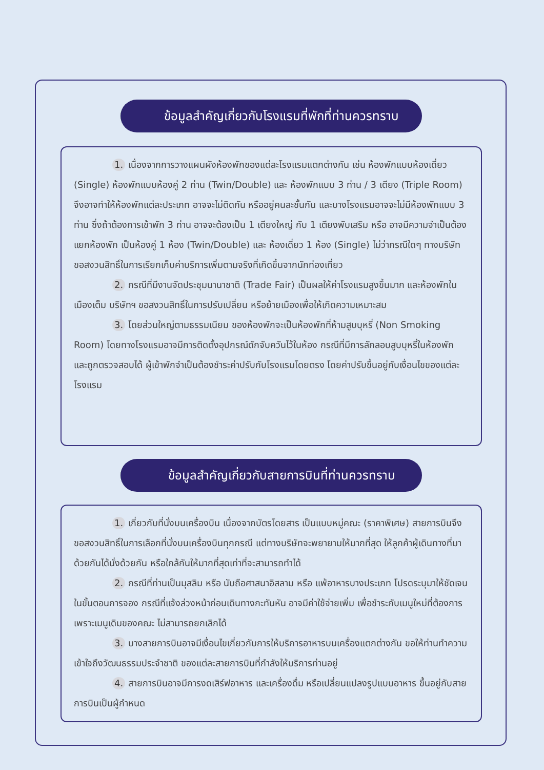▦
ข้อมูลสำคัญเกี่ยวกับโรงแรมที่พักที่ท่านควรทราบ
1. เนื่องจากการวางแผนผังห้องพักของแต่ละโรงแรมแตกต่างกัน เช่น ห้องพักแบบห้องเดี่ยว (Single) ห้องพักแบบห้องคู่ 2 ท่าน (Twin/Double) และ ห้องพักแบบ 3 ท่าน / 3 เตียง (Triple Room) จึงอาจทำให้ห้องพักแต่ละประเภท อาจจะไม่ติดกัน หรืออยู่คนละชั้นกัน และบางโรงแรมอาจจะไม่มีห้องพักแบบ 3 ท่าน ซึ่งถ้าต้องการเข้าพัก 3 ท่าน อาจจะต้องเป็น 1 เตียงใหญ่ กับ 1 เตียงพับเสริม หรือ อาจมีความจำเป็นต้องแยกห้องพัก เป็นห้องคู่ 1 ห้อง (Twin/Double) และ ห้องเดี่ยว 1 ห้อง (Single) ไม่ว่ากรณีใดๆ ทางบริษัทขอสงวนสิทธิ์ในการเรียกเก็บค่าบริการเพิ่มตามจริงที่เกิดขึ้นจากนักท่องเที่ยว
2. กรณีที่มีงานจัดประชุมนานาชาติ (Trade Fair) เป็นผลให้ค่าโรงแรมสูงขึ้นมาก และห้องพักในเมืองเต็ม บริษัทฯ ขอสงวนสิทธิ์ในการปรับเปลี่ยน หรือย้ายเมืองเพื่อให้เกิดความเหมาะสม
3. โดยส่วนใหญ่ตามธรรมเนียม ของห้องพักจะเป็นห้องพักที่ห้ามสูบบุหรี่ (Non Smoking Room) โดยทางโรงแรมอาจมีการติดตั้งอุปกรณ์ดักจับควันไว้ในห้อง กรณีที่มีการลักลอบสูบบุหรี่ในห้องพัก และถูกตรวจสอบได้ ผู้เข้าพักจำเป็นต้องชำระค่าปรับกับโรงแรมโดยตรง โดยค่าปรับขึ้นอยู่กับเงื่อนไขของแต่ละโรงแรม
✈
ข้อมูลสำคัญเกี่ยวกับสายการบินที่ท่านควรทราบ
1. เกี่ยวกับที่นั่งบนเครื่องบิน เนื่องจากบัตรโดยสาร เป็นแบบหมู่คณะ (ราคาพิเศษ) สายการบินจึงขอสงวนสิทธิ์ในการเลือกที่นั่งบนเครื่องบินทุกกรณี แต่ทางบริษัทจะพยายามให้มากที่สุด ให้ลูกค้าผู้เดินทางที่มาด้วยกันได้นั่งด้วยกัน หรือใกล้กันให้มากที่สุดเท่าที่จะสามารถทำได้
2. กรณีที่ท่านเป็นมุสลิม หรือ นับถือศาสนาอิสลาม หรือ แพ้อาหารบางประเภท โปรดระบุมาให้ชัดเจนในขั้นตอนการจอง กรณีที่แจ้งล่วงหน้าก่อนเดินทางกะทันหัน อาจมีค่าใช้จ่ายเพิ่ม เพื่อชำระกับเมนูใหม่ที่ต้องการ เพราะเมนูเดิมของคณะ ไม่สามารถยกเลิกได้
3. บางสายการบินอาจมีเงื่อนไขเกี่ยวกับการให้บริการอาหารบนเครื่องแตกต่างกัน ขอให้ท่านทำความเข้าใจถึงวัฒนธรรมประจำชาติ ของแต่ละสายการบินที่กำลังให้บริการท่านอยู่
4. สายการบินอาจมีการงดเสิร์ฟอาหาร และเครื่องดื่ม หรือเปลี่ยนแปลงรูปแบบอาหาร ขึ้นอยู่กับสายการบินเป็นผู้กำหนด